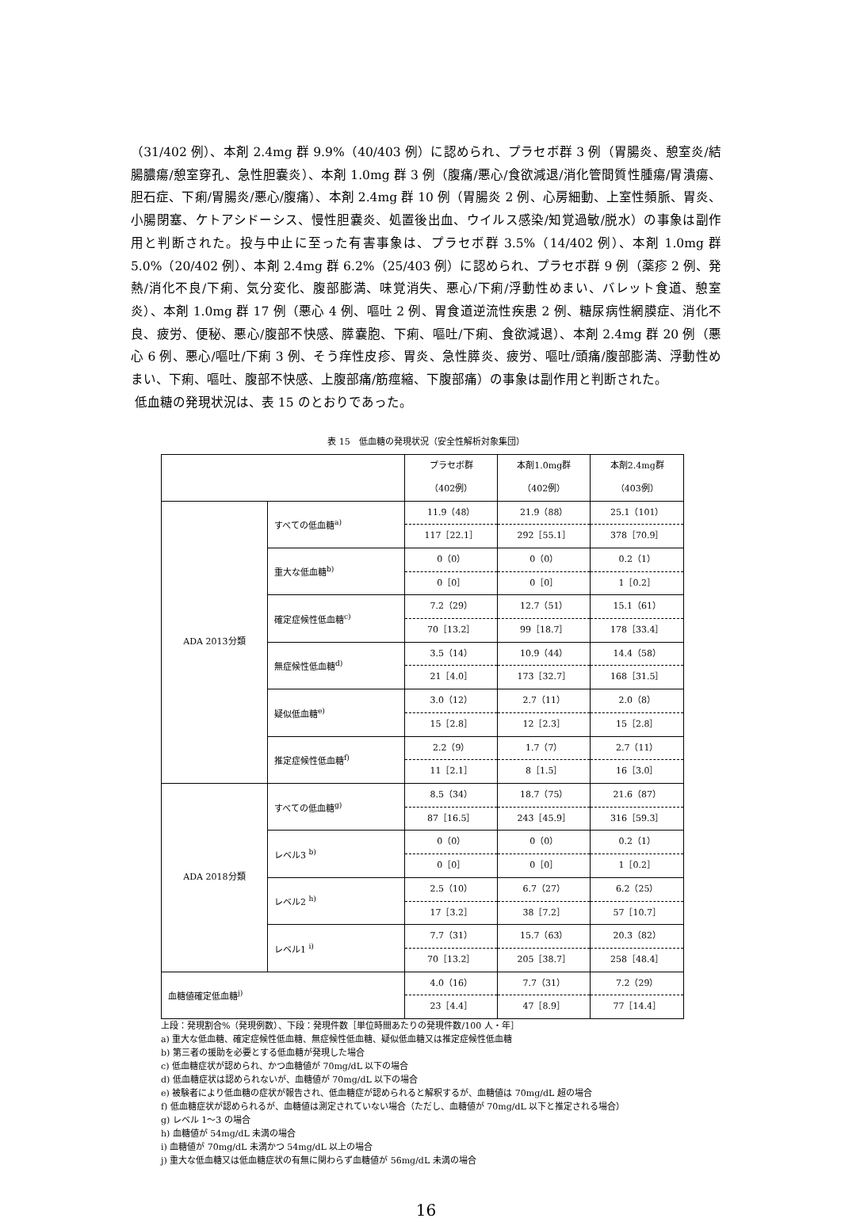（31/402 例）、本剤 2.4mg 群 9.9%（40/403 例）に認められ、プラセボ群 3 例（胃腸炎、憩室炎/結腸膿瘍/憩室穿孔、急性胆嚢炎）、本剤 1.0mg 群 3 例（腹痛/悪心/食欲減退/消化管間質性腫瘍/胃潰瘍、胆石症、下痢/胃腸炎/悪心/腹痛）、本剤 2.4mg 群 10 例（胃腸炎 2 例、心房細動、上室性頻脈、胃炎、小腸閉塞、ケトアシドーシス、慢性胆嚢炎、処置後出血、ウイルス感染/知覚過敏/脱水）の事象は副作用と判断された。投与中止に至った有害事象は、プラセボ群 3.5%（14/402 例）、本剤 1.0mg 群 5.0%（20/402 例）、本剤 2.4mg 群 6.2%（25/403 例）に認められ、プラセボ群 9 例（薬疹 2 例、発熱/消化不良/下痢、気分変化、腹部膨満、味覚消失、悪心/下痢/浮動性めまい、バレット食道、憩室炎）、本剤 1.0mg 群 17 例（悪心 4 例、嘔吐 2 例、胃食道逆流性疾患 2 例、糖尿病性網膜症、消化不良、疲労、便秘、悪心/腹部不快感、膵嚢胞、下痢、嘔吐/下痢、食欲減退）、本剤 2.4mg 群 20 例（悪心 6 例、悪心/嘔吐/下痢 3 例、そう痒性皮疹、胃炎、急性膵炎、疲労、嘔吐/頭痛/腹部膨満、浮動性めまい、下痢、嘔吐、腹部不快感、上腹部痛/筋痙縮、下腹部痛）の事象は副作用と判断された。
低血糖の発現状況は、表 15 のとおりであった。
表 15　低血糖の発現状況（安全性解析対象集団）
| | | プラセボ群 （402例） | 本剤1.0mg群 （402例） | 本剤2.4mg群 （403例） |
| ADA 2013分類 | すべての低血糖<sup>a)</sup> | 11.9（48） | 21.9（88） | 25.1（101） |
| | | 117［22.1］ | 292［55.1］ | 378［70.9］ |
| | 重大な低血糖<sup>b)</sup> | 0（0） | 0（0） | 0.2（1） |
| | | 0［0］ | 0［0］ | 1［0.2］ |
| | 確定症候性低血糖<sup>c)</sup> | 7.2（29） | 12.7（51） | 15.1（61） |
| | | 70［13.2］ | 99［18.7］ | 178［33.4］ |
| | 無症候性低血糖<sup>d)</sup> | 3.5（14） | 10.9（44） | 14.4（58） |
| | | 21［4.0］ | 173［32.7］ | 168［31.5］ |
| | 疑似低血糖<sup>e)</sup> | 3.0（12） | 2.7（11） | 2.0（8） |
| | | 15［2.8］ | 12［2.3］ | 15［2.8］ |
| | 推定症候性低血糖<sup>f)</sup> | 2.2（9） | 1.7（7） | 2.7（11） |
| | | 11［2.1］ | 8［1.5］ | 16［3.0］ |
| ADA 2018分類 | すべての低血糖<sup>g)</sup> | 8.5（34） | 18.7（75） | 21.6（87） |
| | | 87［16.5］ | 243［45.9］ | 316［59.3］ |
| | レベル3 <sup>b)</sup> | 0（0） | 0（0） | 0.2（1） |
| | | 0［0］ | 0［0］ | 1［0.2］ |
| | レベル2 <sup>h)</sup> | 2.5（10） | 6.7（27） | 6.2（25） |
| | | 17［3.2］ | 38［7.2］ | 57［10.7］ |
| | レベル1 <sup>i)</sup> | 7.7（31） | 15.7（63） | 20.3（82） |
| | | 70［13.2］ | 205［38.7］ | 258［48.4］ |
| 血糖値確定低血糖<sup>j)</sup> | | 4.0（16） | 7.7（31） | 7.2（29） |
| | | 23［4.4］ | 47［8.9］ | 77［14.4］ |
上段：発現割合%（発現例数）、下段：発現件数［単位時間あたりの発現件数/100 人・年］
a) 重大な低血糖、確定症候性低血糖、無症候性低血糖、疑似低血糖又は推定症候性低血糖
b) 第三者の援助を必要とする低血糖が発現した場合
c) 低血糖症状が認められ、かつ血糖値が 70mg/dL 以下の場合
d) 低血糖症状は認められないが、血糖値が 70mg/dL 以下の場合
e) 被験者により低血糖の症状が報告され、低血糖症が認められると解釈するが、血糖値は 70mg/dL 超の場合
f) 低血糖症状が認められるが、血糖値は測定されていない場合（ただし、血糖値が 70mg/dL 以下と推定される場合）
g) レベル 1～3 の場合
h) 血糖値が 54mg/dL 未満の場合
i) 血糖値が 70mg/dL 未満かつ 54mg/dL 以上の場合
j) 重大な低血糖又は低血糖症状の有無に関わらず血糖値が 56mg/dL 未満の場合
16